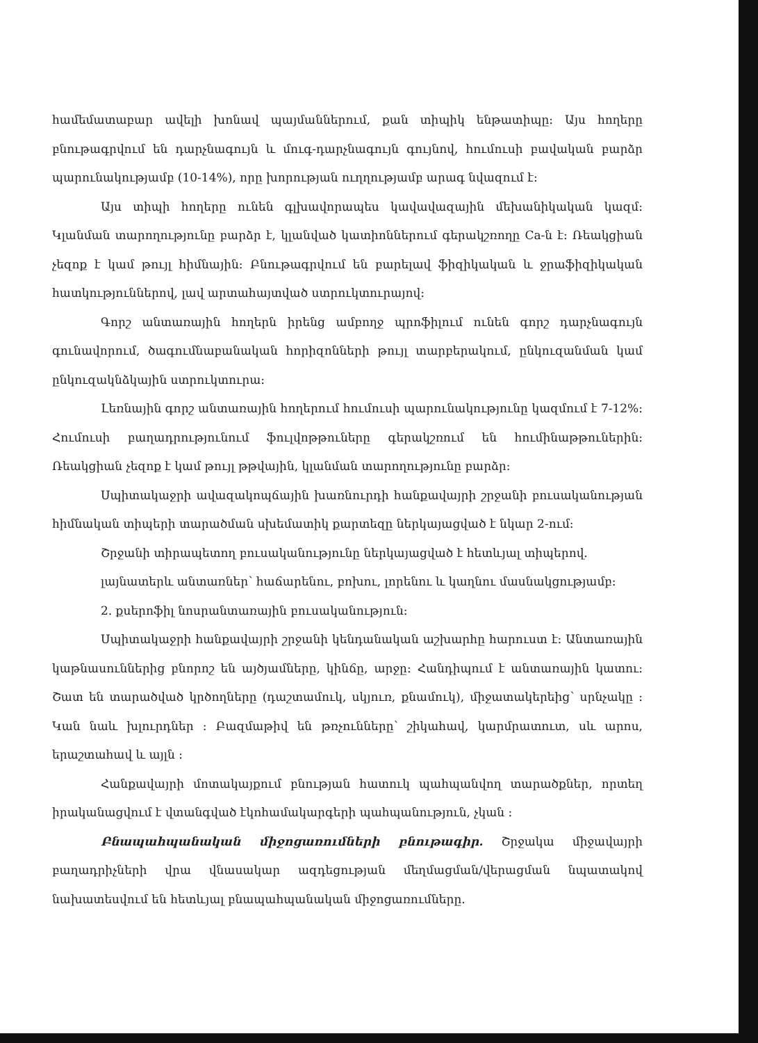համեմատաբար ավելի խոնավ պայմաններում, քան տիպիկ ենթատիպը: Այս հողերը բնութագրվում են դարչնագույն և մուգ-դարչնագույն գույնով, հումուսի բավական բարձր պարունակությամբ (10-14%), որը խորության ուղղությամբ արագ նվազում է:
Այս տիպի հողերը ունեն գլխավորապես կավավազային մեխանիկական կազմ: Կլանման տարողությունը բարձր է, կլանված կատիոններում գերակշռողը Ca-ն է: Ռեակցիան չեզոք է կամ թույլ հիմնային: Բնութագրվում են բարելավ ֆիզիկական և ջրաֆիզիկական հատկություններով, լավ արտահայտված ստրուկտուրայով:
Գորշ անտառային հողերն իրենց ամբողջ պրոֆիլում ունեն գորշ դարչնագույն գունավորում, ծագումնաբանական հորիզոնների թույլ տարբերակում, ընկուզանման կամ ընկուզակնձկային ստրուկտուրա:
Լեռնային գորշ անտառային հողերում հումուսի պարունակությունը կազմում է 7-12%: Հումուսի բաղադրությունում ֆուլվոթթուները գերակշռում են հումինաթթուներին: Ռեակցիան չեզոք է կամ թույլ թթվային, կլանման տարողությունը բարձր:
Սպիտակաջրի ավազակոպճային խառնուրդի հանքավայրի շրջանի բուսականության հիմնական տիպերի տարածման սխեմատիկ քարտեզը ներկայացված է նկար 2-ում:
Շրջանի տիրապետող բուսականությունը ներկայացված է հետևյալ տիպերով.
լայնատերև անտառներ՝ հաճարենու, բոխու, լորենու և կաղնու մասնակցությամբ:
2. քսերոֆիլ նոսրանտառային բուսականություն:
Սպիտակաջրի հանքավայրի շրջանի կենդանական աշխարհը հարուստ է: Անտառային կաթնասուններից բնորոշ են այծյամները, կինճը, արջը: Հանդիպում է անտառային կատու: Շատ են տարածված կրծողները (դաշտամուկ, սկյուռ, քնամուկ), միջատակերեից՝ սրնչակը : Կան նաև խլուրդներ : Բազմաթիվ են թռչունները՝ շիկահավ, կարմրատուտ, սև արոս, երաշտահավ և այլն :
Հանքավայրի մոտակայքում բնության հատուկ պահպանվող տարածքներ, որտեղ իրականացվում է վտանգված էկոհամակարգերի պահպանություն, չկան :
Բնապահպանական միջոցառումների բնութագիր. Շրջակա միջավայրի բաղադրիչների վրա վնասակար ազդեցության մեղմացման/վերացման նպատակով նախատեսվում են հետևյալ բնապահպանական միջոցառումները.